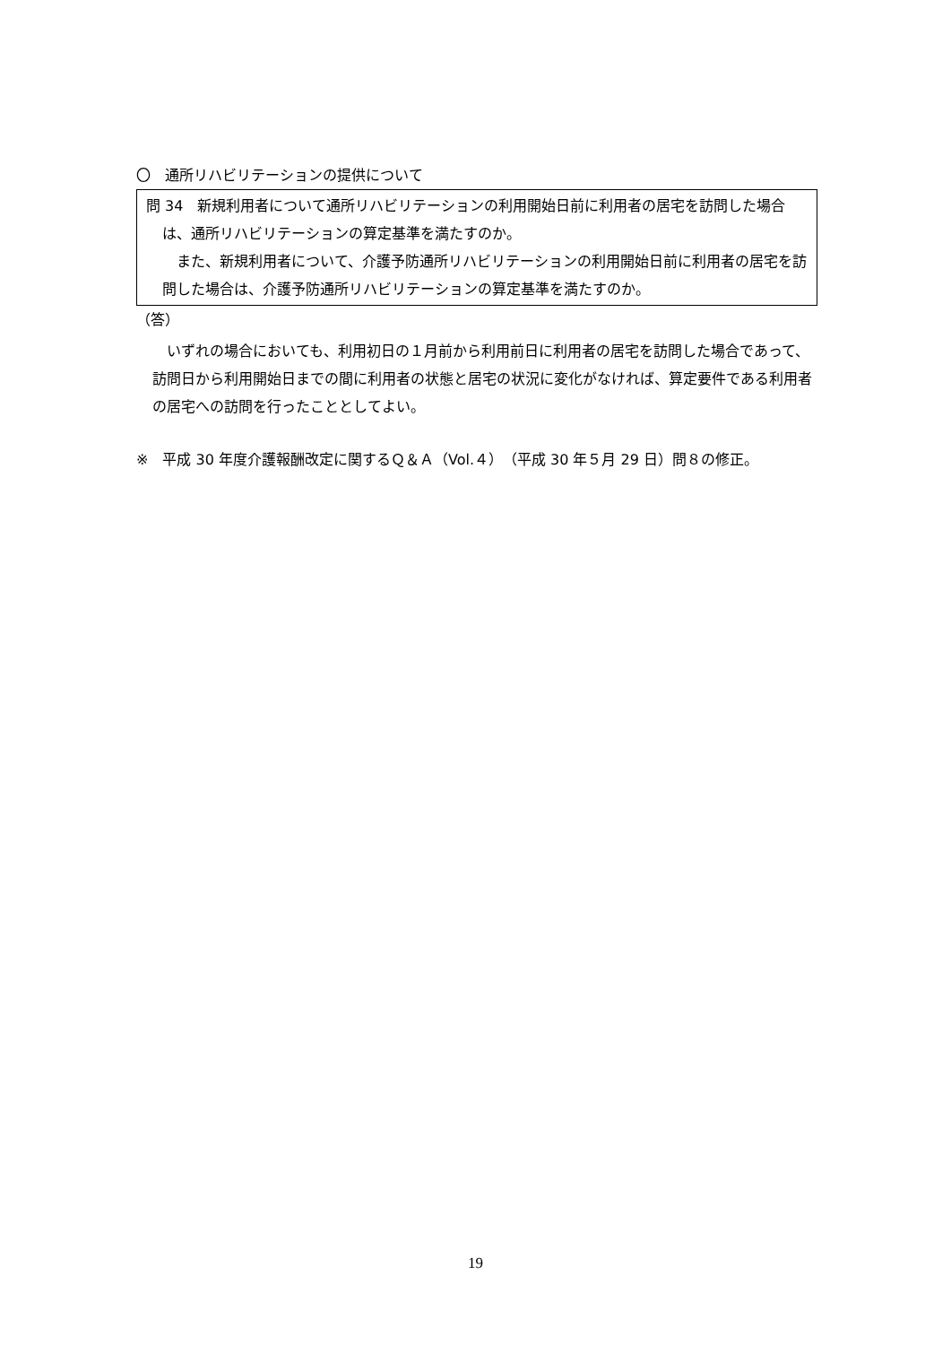〇　通所リハビリテーションの提供について
問 34　新規利用者について通所リハビリテーションの利用開始日前に利用者の居宅を訪問した場合は、通所リハビリテーションの算定基準を満たすのか。
　また、新規利用者について、介護予防通所リハビリテーションの利用開始日前に利用者の居宅を訪問した場合は、介護予防通所リハビリテーションの算定基準を満たすのか。
（答）
　いずれの場合においても、利用初日の１月前から利用前日に利用者の居宅を訪問した場合であって、訪問日から利用開始日までの間に利用者の状態と居宅の状況に変化がなければ、算定要件である利用者の居宅への訪問を行ったこととしてよい。
※　平成 30 年度介護報酬改定に関するＱ＆Ａ（Vol.４）（平成 30 年５月 29 日）問８の修正。
19